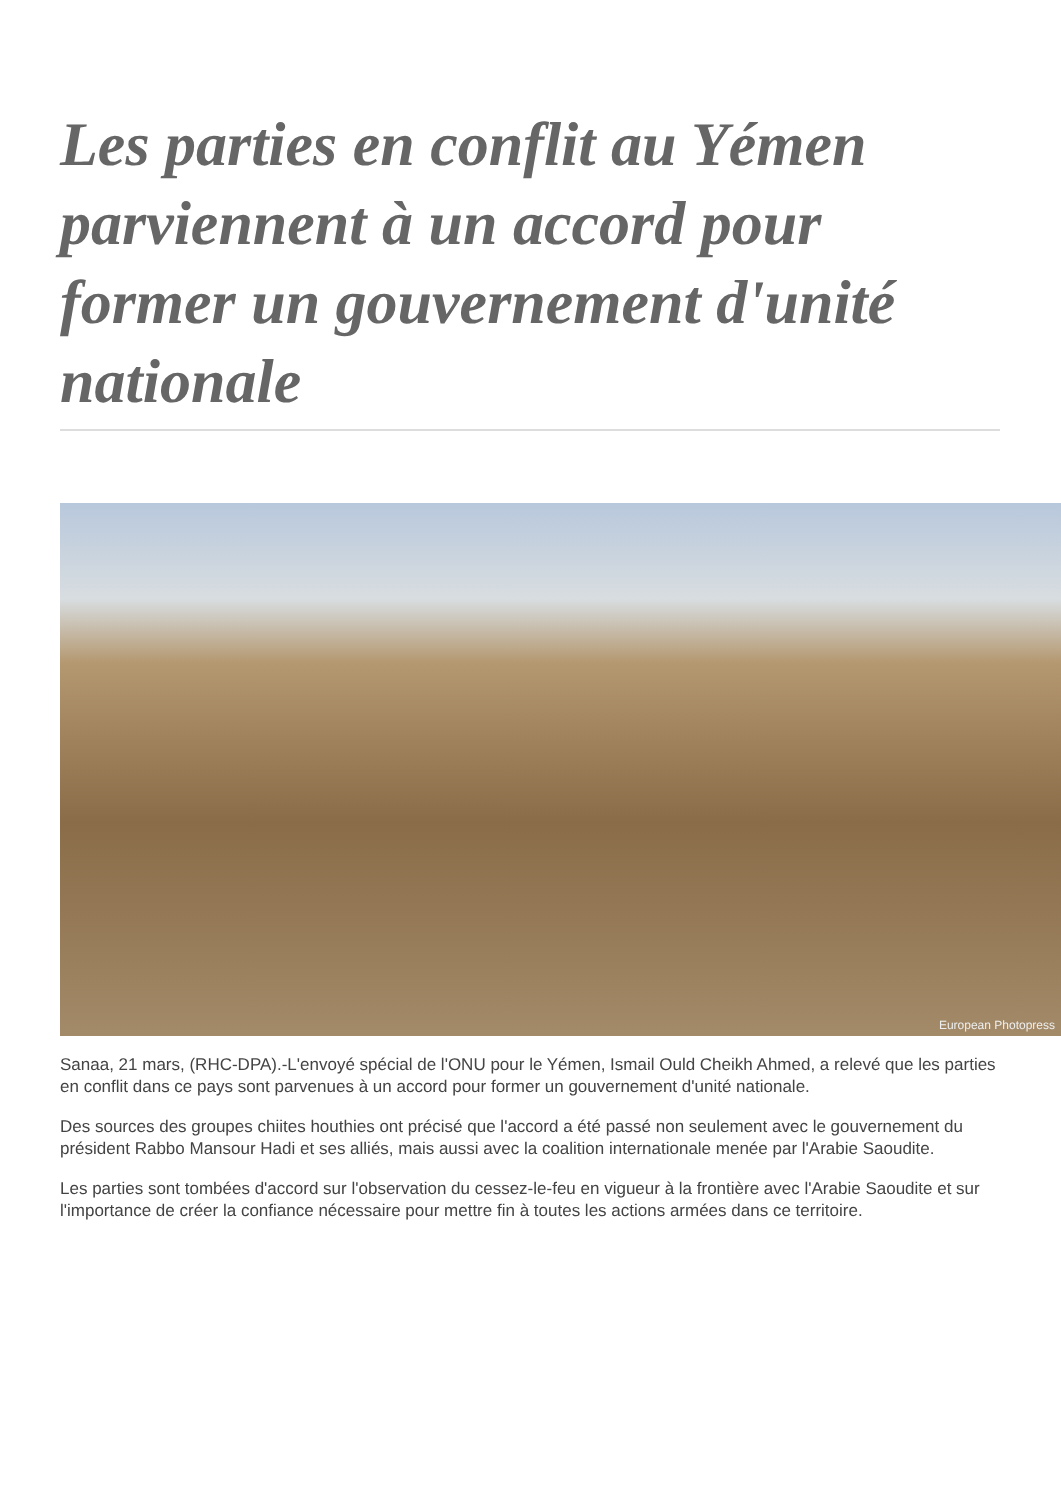Les parties en conflit au Yémen parviennent à un accord pour former un gouvernement d'unité nationale
European Photopress
Sanaa, 21 mars, (RHC-DPA).-L'envoyé spécial de l'ONU pour le Yémen, Ismail Ould Cheikh Ahmed, a relevé que les parties en conflit dans ce pays sont parvenues à un accord pour former un gouvernement d'unité nationale.
Des sources des groupes chiites houthies ont précisé que l'accord a été passé non seulement avec le gouvernement du président Rabbo Mansour Hadi et ses alliés, mais aussi avec la coalition internationale menée par l'Arabie Saoudite.
Les parties sont tombées d'accord sur l'observation du cessez-le-feu en vigueur à la frontière avec l'Arabie Saoudite et sur l'importance de créer la confiance nécessaire pour mettre fin à toutes les actions armées dans ce territoire.